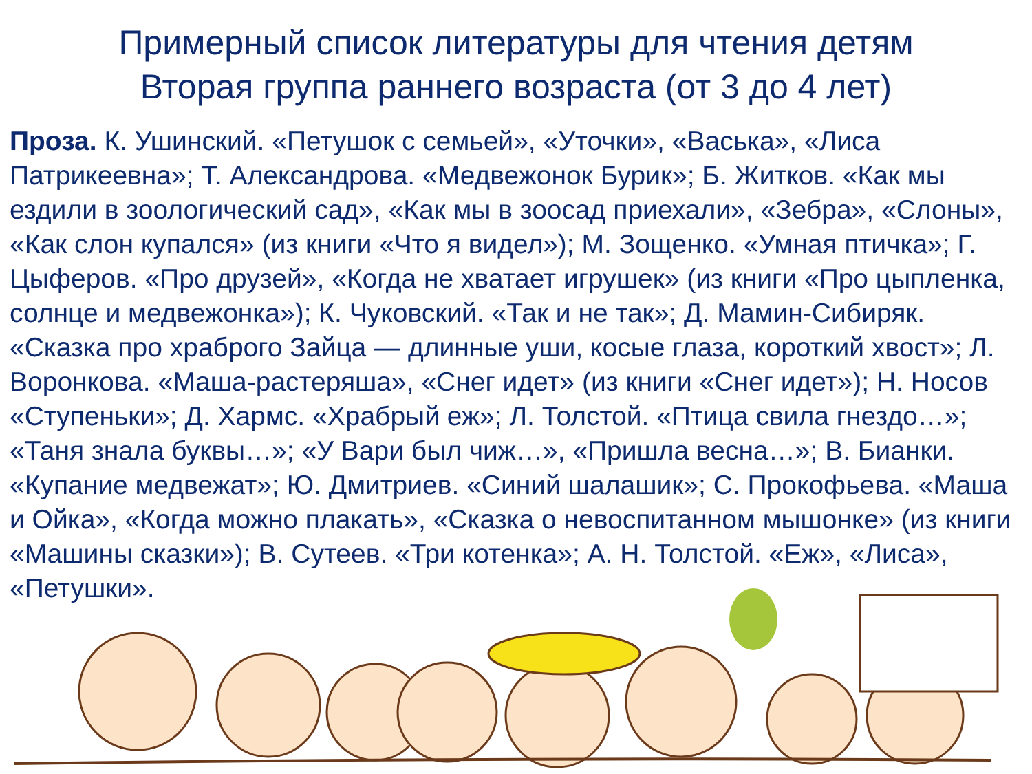Примерный список литературы для чтения детям
Вторая группа раннего возраста (от 3 до 4 лет)
Проза. К. Ушинский. «Петушок с семьей», «Уточки», «Васька», «Лиса Патрикеевна»; Т. Александрова. «Медвежонок Бурик»; Б. Житков. «Как мы ездили в зоологический сад», «Как мы в зоосад приехали», «Зебра», «Слоны», «Как слон купался» (из книги «Что я видел»); М. Зощенко. «Умная птичка»; Г. Цыферов. «Про друзей», «Когда не хватает игрушек» (из книги «Про цыпленка, солнце и медвежонка»); К. Чуковский. «Так и не так»; Д. Мамин-Сибиряк. «Сказка про храброго Зайца — длинные уши, косые глаза, короткий хвост»; Л. Воронкова. «Маша-растеряша», «Снег идет» (из книги «Снег идет»); Н. Носов «Ступеньки»; Д. Хармс. «Храбрый еж»; Л. Толстой. «Птица свила гнездо…»; «Таня знала буквы…»; «У Вари был чиж…», «Пришла весна…»; В. Бианки. «Купание медвежат»; Ю. Дмитриев. «Синий шалашик»; С. Прокофьева. «Маша и Ойка», «Когда можно плакать», «Сказка о невоспитанном мышонке» (из книги «Машины сказки»); В. Сутеев. «Три котенка»; А. Н. Толстой. «Еж», «Лиса», «Петушки».